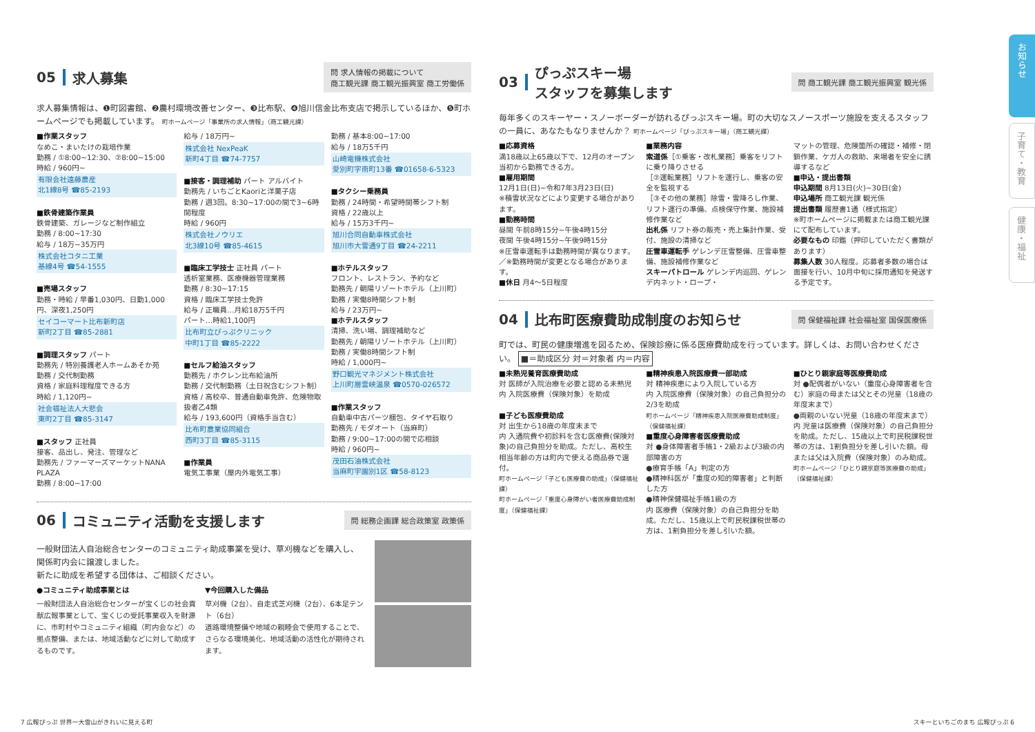お知らせ
子育て・教育
健康・福祉
05 求人募集
問 求人情報の掲載について
商工観光課 商工観光振興室 商工労働係
求人募集情報は、❶町図書館、❷農村環境改善センター、❸比布駅、❹旭川信金比布支店で掲示しているほか、❺町ホームページでも掲載しています。 町ホームページ「事業所の求人情報」（商工観光課）
■作業スタッフ
なめこ・まいたけの栽培作業
勤務 / ①8:00~12:30、②8:00~15:00
時給 / 960円~
有限会社遠藤農産
北1線8号 ☎85-2193
■鉄骨建築作業員
鉄骨建築、ガレージなど制作組立
勤務 / 8:00~17:30
給与 / 18万~35万円
株式会社コタニ工業
基線4号 ☎54-1555
■売場スタッフ
勤務・時給 / 早番1,030円、日勤1,000円、深夜1,250円
セイコーマート比布新町店
新町2丁目 ☎85-2881
■調理スタッフ パート
勤務先 / 特別養護老人ホームあそか苑
勤務 / 交代制勤務
資格 / 家庭料理程度できる方
時給 / 1,120円~
社会福祉法人大悲会
東町2丁目 ☎85-3147
■スタッフ 正社員
接客、品出し、発注、管理など
勤務先 / ファーマーズマーケットNANA PLAZA
勤務 / 8:00~17:00
給与 / 18万円~
株式会社 NexPeaK
新町4丁目 ☎74-7757
■接客・調理補助 パート アルバイト
勤務先 / いちごとKaoriと洋菓子店
勤務 / 週3回。8:30~17:00の間で3~6時間程度
時給 / 960円
株式会社ノウリエ
北3線10号 ☎85-4615
■臨床工学技士 正社員 パート
透析室業務、医療機器管理業務
勤務 / 8:30~17:15
資格 / 臨床工学技士免許
給与 / 正職員…月給18万5千円
パート…時給1,100円
比布町立ぴっぷクリニック
中町1丁目 ☎85-2222
■セルフ給油スタッフ
勤務先 / ホクレン比布給油所
勤務 / 交代制勤務（土日祝含むシフト制）
資格 / 高校卒、普通自動車免許、危険物取扱者乙4類
給与 / 193,600円（資格手当含む）
比布町農業協同組合
西町3丁目 ☎85-3115
■作業員
電気工事業（屋内外電気工事）
勤務 / 基本8:00~17:00
給与 / 18万5千円
山崎電機株式会社
愛別町字南町13番 ☎01658-6-5323
■タクシー乗務員
勤務 / 24時間・希望時間帯シフト制
資格 / 22歳以上
給与 / 15万3千円~
旭川合同自動車株式会社
旭川市大雪通9丁目 ☎24-2211
■ホテルスタッフ
フロント、レストラン、予約など
勤務先 / 朝陽リゾートホテル（上川町）
勤務 / 実働8時間シフト制
給与 / 23万円~
■ホテルスタッフ
清掃、洗い場、調理補助など
勤務先 / 朝陽リゾートホテル（上川町）
勤務 / 実働8時間シフト制
時給 / 1,000円~
野口観光マネジメント株式会社
上川町層雲峡温泉 ☎0570-026572
■作業スタッフ
自動車中古パーツ梱包、タイヤ石取り
勤務先 / モダオート（当麻町）
勤務 / 9:00~17:00の間で応相談
時給 / 960円~
茂田石油株式会社
当麻町宇園別1区 ☎58-8123
06 コミュニティ活動を支援します
問 総務企画課 総合政策室 政策係
一般財団法人自治総合センターのコミュニティ助成事業を受け、草刈機などを購入し、関係町内会に譲渡しました。
新たに助成を希望する団体は、ご相談ください。
●コミュニティ助成事業とは
一般財団法人自治総合センターが宝くじの社会貢献広報事業として、宝くじの受託事業収入を財源に、市町村やコミュニティ組織（町内会など）の拠点整備、または、地域活動などに対して助成するものです。
▼今回購入した備品
草刈機（2台）、自走式芝刈機（2台）、6本足テント（6台）
道路環境整備や地域の親睦会で使用することで、さらなる環境美化、地域活動の活性化が期待されます。
03 ぴっぷスキー場
スタッフを募集します
問 商工観光課 商工観光振興室 観光係
毎年多くのスキーヤー・スノーボーダーが訪れるぴっぷスキー場。町の大切なスノースポーツ施設を支えるスタッフの一員に、あなたもなりませんか？ 町ホームページ「ぴっぷスキー場」（商工観光課）
■応募資格
満18歳以上65歳以下で、12月のオープン当初から勤務できる方。
■雇用期間
12月1日(日)~令和7年3月23日(日)
※積雪状況などにより変更する場合があります。
■勤務時間
昼間 午前8時15分~午後4時15分
夜間 午後4時15分~午後9時15分
※圧雪車運転手は勤務時間が異なります。／※勤務時間が変更となる場合があります。
■休日 月4～5日程度
■業務内容
索道係［①乗客・改札業務］乗客をリフトに乗り降りさせる
［②運転業務］リフトを運行し、乗客の安全を監視する
［③その他の業務］除雪・雪降ろし作業、リフト運行の準備、点検保守作業、施設補修作業など
出札係 リフト券の販売・売上集計作業、受付、施設の清掃など
圧雪車運転手 ゲレンデ圧雪整備、圧雪車整備、施設補修作業など
スキーパトロール ゲレンデ内巡回、ゲレンデ内ネット・ロープ・
マットの管理、危険箇所の確認・補修・閉鎖作業、ケガ人の救助、来場者を安全に誘導するなど
■申込・提出書類
申込期間 8月13日(火)~30日(金)
申込場所 商工観光課 観光係
提出書類 履歴書1通（様式指定）
※町ホームページに掲載または商工観光課にて配布しています。
必要なもの 印鑑（押印していただく書類があります）
募集人数 30人程度。応募者多数の場合は面接を行い、10月中旬に採用通知を発送する予定です。
04 比布町医療費助成制度のお知らせ
問 保健福祉課 社会福祉室 国保医療係
町では、町民の健康増進を図るため、保険診療に係る医療費助成を行っています。詳しくは、お問い合わせください。 ■＝助成区分 対＝対象者 内＝内容
■未熟児養育医療費助成
対 医師が入院治療を必要と認める未熟児
内 入院医療費（保険対象）を助成
■子ども医療費助成
対 出生から18歳の年度末まで
内 入通院費や初診料を含む医療費(保険対象)の自己負担分を助成。ただし、高校生相当年齢の方は町内で使える商品券で還付。
町ホームページ「子ども医療費の助成」（保健福祉課）
町ホームページ「重度心身障がい者医療費助成制度」（保健福祉課）
■精神疾患入院医療費一部助成
対 精神疾患により入院している方
内 入院医療費（保険対象）の自己負担分の2/3を助成
町ホームページ「精神疾患入院医療費助成制度」（保健福祉課）
■重度心身障害者医療費助成
対 ●身体障害者手帳1・2級および3級の内部障害の方
●療育手帳「A」判定の方
●精神科医が「重度の知的障害者」と判断した方
●精神保健福祉手帳1級の方
内 医療費（保険対象）の自己負担分を助成。ただし、15歳以上で町民税課税世帯の方は、1割負担分を差し引いた額。
■ひとり親家庭等医療費助成
対 ●配偶者がいない（重度心身障害者を含む）家庭の母または父とその児童（18歳の年度末まで）
●両親のいない児童（18歳の年度末まで）
内 児童は医療費（保険対象）の自己負担分を助成。ただし、15歳以上で町民税課税世帯の方は、1割負担分を差し引いた額。母または父は入院費（保険対象）のみ助成。
町ホームページ「ひとり親家庭等医療費の助成」（保健福祉課）
7 広報ぴっぷ 世界一大雪山がきれいに見える町 スキーといちごのまち 広報ぴっぷ 6